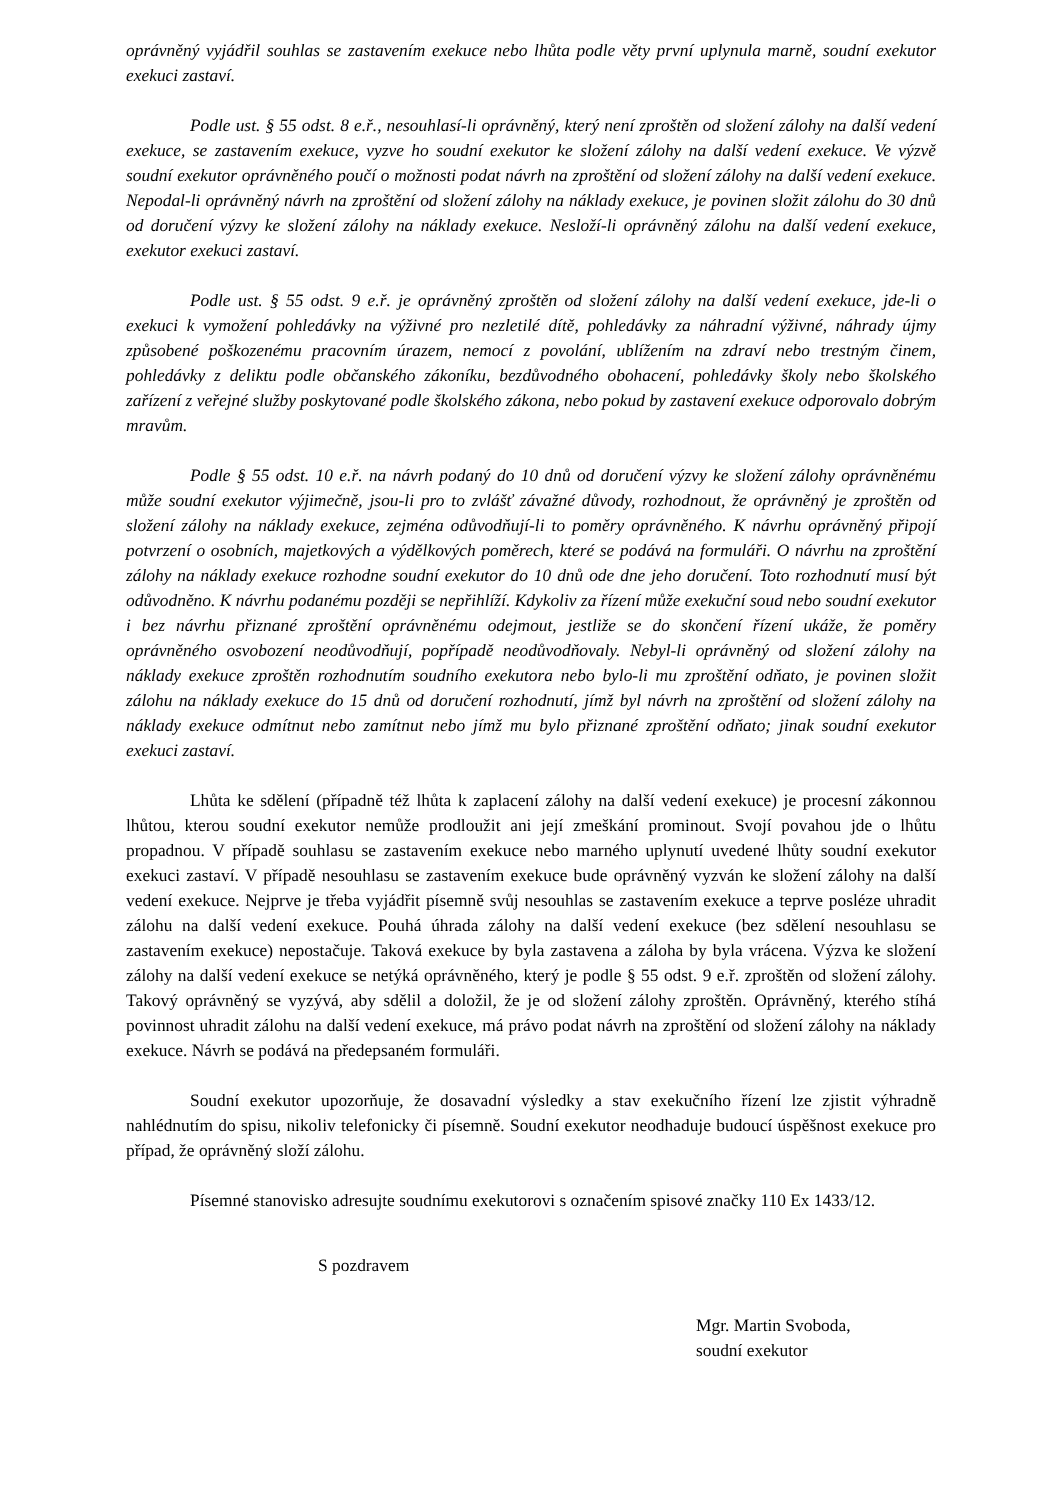oprávněný vyjádřil souhlas se zastavením exekuce nebo lhůta podle věty první uplynula marně, soudní exekutor exekuci zastaví.
Podle ust. § 55 odst. 8 e.ř., nesouhlasí-li oprávněný, který není zproštěn od složení zálohy na další vedení exekuce, se zastavením exekuce, vyzve ho soudní exekutor ke složení zálohy na další vedení exekuce. Ve výzvě soudní exekutor oprávněného poučí o možnosti podat návrh na zproštění od složení zálohy na další vedení exekuce. Nepodal-li oprávněný návrh na zproštění od složení zálohy na náklady exekuce, je povinen složit zálohu do 30 dnů od doručení výzvy ke složení zálohy na náklady exekuce. Nesloží-li oprávněný zálohu na další vedení exekuce, exekutor exekuci zastaví.
Podle ust. § 55 odst. 9 e.ř. je oprávněný zproštěn od složení zálohy na další vedení exekuce, jde-li o exekuci k vymožení pohledávky na výživné pro nezletilé dítě, pohledávky za náhradní výživné, náhrady újmy způsobené poškozenému pracovním úrazem, nemocí z povolání, ublížením na zdraví nebo trestným činem, pohledávky z deliktu podle občanského zákoníku, bezdůvodného obohacení, pohledávky školy nebo školského zařízení z veřejné služby poskytované podle školského zákona, nebo pokud by zastavení exekuce odporovalo dobrým mravům.
Podle § 55 odst. 10 e.ř. na návrh podaný do 10 dnů od doručení výzvy ke složení zálohy oprávněnému může soudní exekutor výjimečně, jsou-li pro to zvlášť závažné důvody, rozhodnout, že oprávněný je zproštěn od složení zálohy na náklady exekuce, zejména odůvodňují-li to poměry oprávněného. K návrhu oprávněný připojí potvrzení o osobních, majetkových a výdělkových poměrech, které se podává na formuláři. O návrhu na zproštění zálohy na náklady exekuce rozhodne soudní exekutor do 10 dnů ode dne jeho doručení. Toto rozhodnutí musí být odůvodněno. K návrhu podanému později se nepřihlíží. Kdykoliv za řízení může exekuční soud nebo soudní exekutor i bez návrhu přiznané zproštění oprávněnému odejmout, jestliže se do skončení řízení ukáže, že poměry oprávněného osvobození neodůvodňují, popřípadě neodůvodňovaly. Nebyl-li oprávněný od složení zálohy na náklady exekuce zproštěn rozhodnutím soudního exekutora nebo bylo-li mu zproštění odňato, je povinen složit zálohu na náklady exekuce do 15 dnů od doručení rozhodnutí, jímž byl návrh na zproštění od složení zálohy na náklady exekuce odmítnut nebo zamítnut nebo jímž mu bylo přiznané zproštění odňato; jinak soudní exekutor exekuci zastaví.
Lhůta ke sdělení (případně též lhůta k zaplacení zálohy na další vedení exekuce) je procesní zákonnou lhůtou, kterou soudní exekutor nemůže prodloužit ani její zmeškání prominout. Svojí povahou jde o lhůtu propadnou. V případě souhlasu se zastavením exekuce nebo marného uplynutí uvedené lhůty soudní exekutor exekuci zastaví. V případě nesouhlasu se zastavením exekuce bude oprávněný vyzván ke složení zálohy na další vedení exekuce. Nejprve je třeba vyjádřit písemně svůj nesouhlas se zastavením exekuce a teprve posléze uhradit zálohu na další vedení exekuce. Pouhá úhrada zálohy na další vedení exekuce (bez sdělení nesouhlasu se zastavením exekuce) nepostačuje. Taková exekuce by byla zastavena a záloha by byla vrácena. Výzva ke složení zálohy na další vedení exekuce se netýká oprávněného, který je podle § 55 odst. 9 e.ř. zproštěn od složení zálohy. Takový oprávněný se vyzývá, aby sdělil a doložil, že je od složení zálohy zproštěn. Oprávněný, kterého stíhá povinnost uhradit zálohu na další vedení exekuce, má právo podat návrh na zproštění od složení zálohy na náklady exekuce. Návrh se podává na předepsaném formuláři.
Soudní exekutor upozorňuje, že dosavadní výsledky a stav exekučního řízení lze zjistit výhradně nahlédnutím do spisu, nikoliv telefonicky či písemně. Soudní exekutor neodhaduje budoucí úspěšnost exekuce pro případ, že oprávněný složí zálohu.
Písemné stanovisko adresujte soudnímu exekutorovi s označením spisové značky 110 Ex 1433/12.
S pozdravem
Mgr. Martin Svoboda,
soudní exekutor